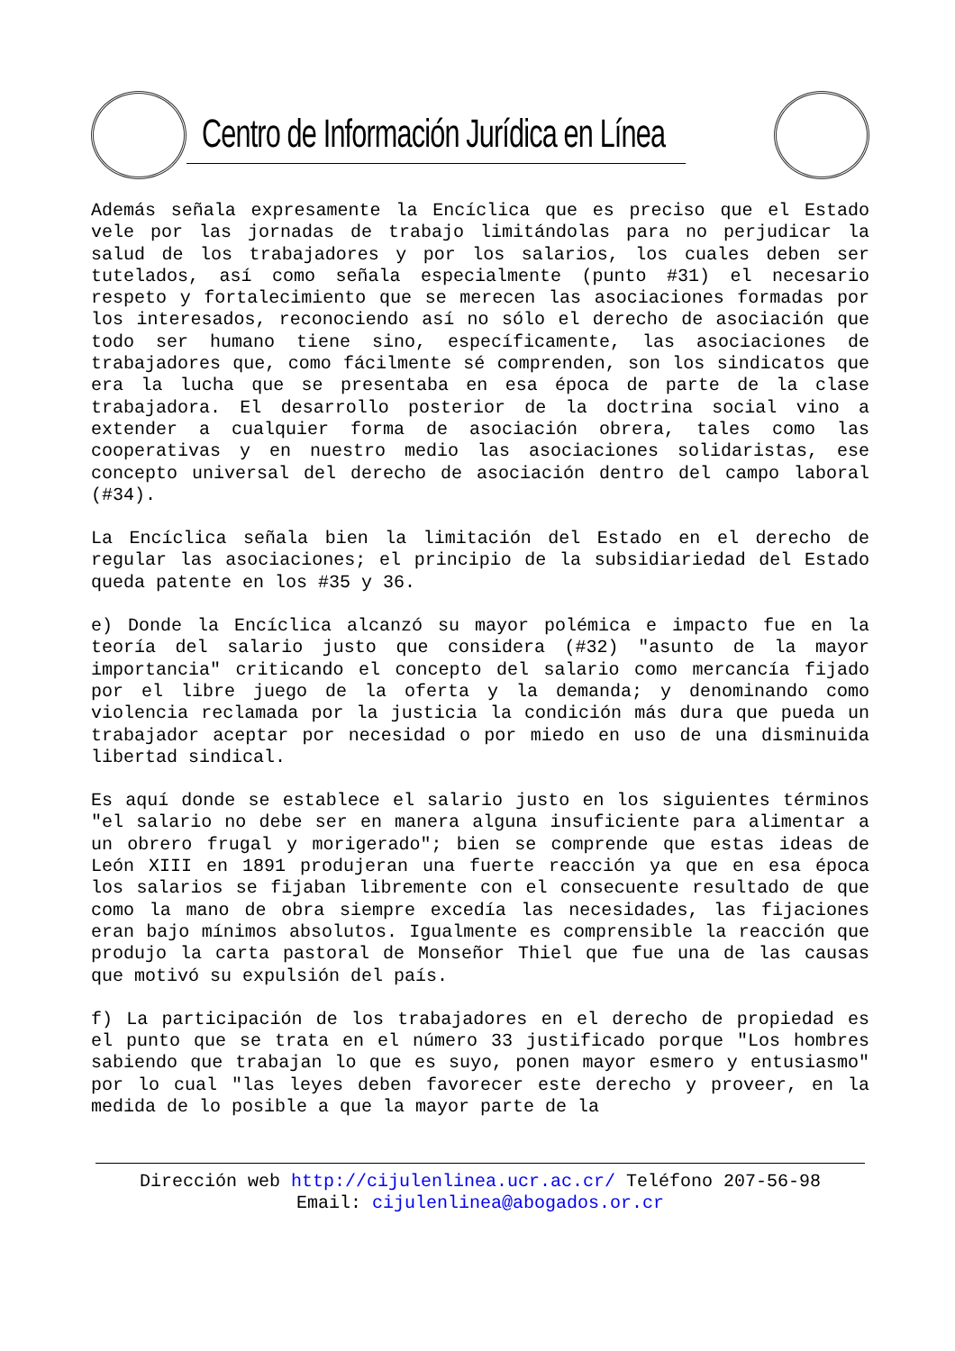Centro de Información Jurídica en Línea
Además señala expresamente la Encíclica que es preciso que el Estado vele por las jornadas de trabajo limitándolas para no perjudicar la salud de los trabajadores y por los salarios, los cuales deben ser tutelados, así como señala especialmente (punto #31) el necesario respeto y fortalecimiento que se merecen las asociaciones formadas por los interesados, reconociendo así no sólo el derecho de asociación que todo ser humano tiene sino, específicamente, las asociaciones de trabajadores que, como fácilmente sé comprenden, son los sindicatos que era la lucha que se presentaba en esa época de parte de la clase trabajadora. El desarrollo posterior de la doctrina social vino a extender a cualquier forma de asociación obrera, tales como las cooperativas y en nuestro medio las asociaciones solidaristas, ese concepto universal del derecho de asociación dentro del campo laboral (#34).
La Encíclica señala bien la limitación del Estado en el derecho de regular las asociaciones; el principio de la subsidiariedad del Estado queda patente en los #35 y 36.
e) Donde la Encíclica alcanzó su mayor polémica e impacto fue en la teoría del salario justo que considera (#32) "asunto de la mayor importancia" criticando el concepto del salario como mercancía fijado por el libre juego de la oferta y la demanda; y denominando como violencia reclamada por la justicia la condición más dura que pueda un trabajador aceptar por necesidad o por miedo en uso de una disminuida libertad sindical.
Es aquí donde se establece el salario justo en los siguientes términos "el salario no debe ser en manera alguna insuficiente para alimentar a un obrero frugal y morigerado"; bien se comprende que estas ideas de León XIII en 1891 produjeran una fuerte reacción ya que en esa época los salarios se fijaban libremente con el consecuente resultado de que como la mano de obra siempre excedía las necesidades, las fijaciones eran bajo mínimos absolutos. Igualmente es comprensible la reacción que produjo la carta pastoral de Monseñor Thiel que fue una de las causas que motivó su expulsión del país.
f) La participación de los trabajadores en el derecho de propiedad es el punto que se trata en el número 33 justificado porque "Los hombres sabiendo que trabajan lo que es suyo, ponen mayor esmero y entusiasmo" por lo cual "las leyes deben favorecer este derecho y proveer, en la medida de lo posible a que la mayor parte de la
Dirección web http://cijulenlinea.ucr.ac.cr/ Teléfono 207-56-98
Email: cijulenlinea@abogados.or.cr